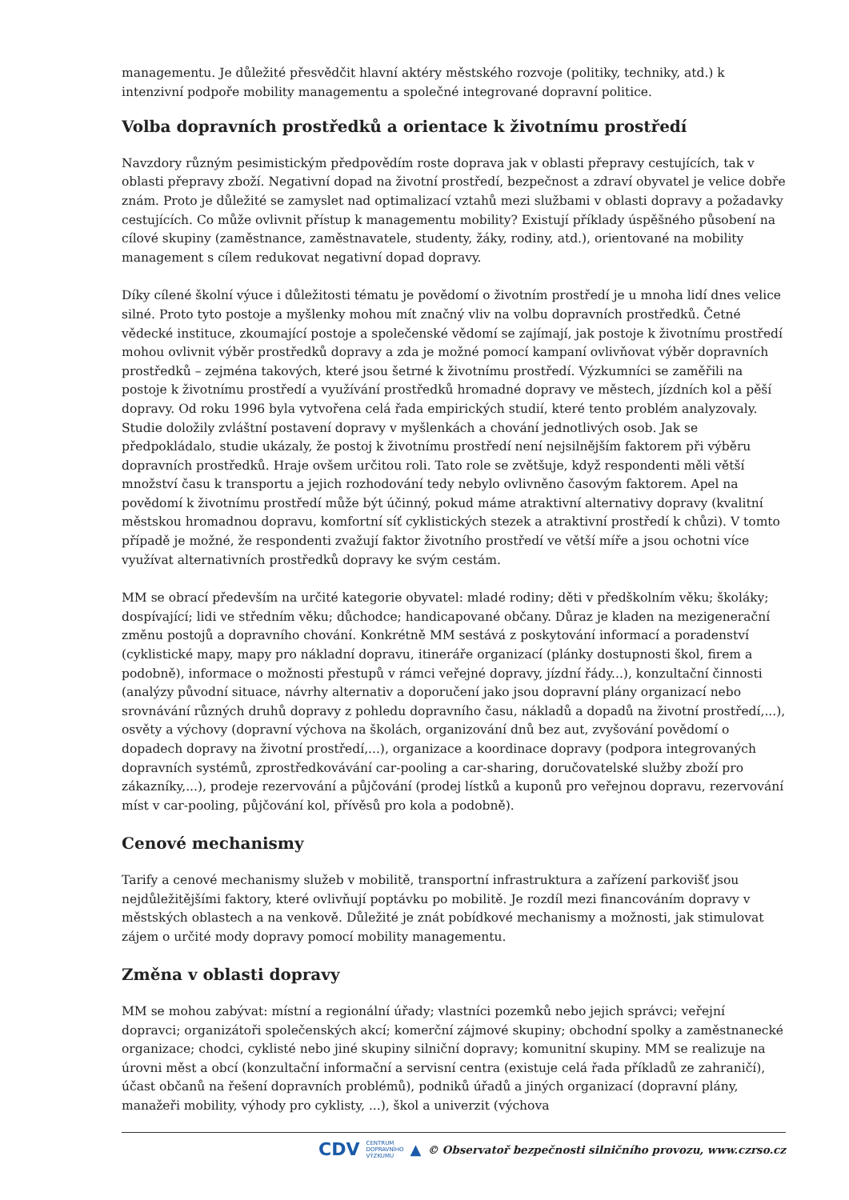managementu. Je důležité přesvědčit hlavní aktéry městského rozvoje (politiky, techniky, atd.) k intenzivní podpoře mobility managementu a společné integrované dopravní politice.
Volba dopravních prostředků a orientace k životnímu prostředí
Navzdory různým pesimistickým předpovědím roste doprava jak v oblasti přepravy cestujících, tak v oblasti přepravy zboží. Negativní dopad na životní prostředí, bezpečnost a zdraví obyvatel je velice dobře znám. Proto je důležité se zamyslet nad optimalizací vztahů mezi službami v oblasti dopravy a požadavky cestujících. Co může ovlivnit přístup k managementu mobility? Existují příklady úspěšného působení na cílové skupiny (zaměstnance, zaměstnavatele, studenty, žáky, rodiny, atd.), orientované na mobility management s cílem redukovat negativní dopad dopravy.
Díky cílené školní výuce i důležitosti tématu je povědomí o životním prostředí je u mnoha lidí dnes velice silné. Proto tyto postoje a myšlenky mohou mít značný vliv na volbu dopravních prostředků. Četné vědecké instituce, zkoumající postoje a společenské vědomí se zajímají, jak postoje k životnímu prostředí mohou ovlivnit výběr prostředků dopravy a zda je možné pomocí kampaní ovlivňovat výběr dopravních prostředků – zejména takových, které jsou šetrné k životnímu prostředí. Výzkumníci se zaměřili na postoje k životnímu prostředí a využívání prostředků hromadné dopravy ve městech, jízdních kol a pěší dopravy. Od roku 1996 byla vytvořena celá řada empirických studií, které tento problém analyzovaly. Studie doložily zvláštní postavení dopravy v myšlenkách a chování jednotlivých osob. Jak se předpokládalo, studie ukázaly, že postoj k životnímu prostředí není nejsilnějším faktorem při výběru dopravních prostředků. Hraje ovšem určitou roli. Tato role se zvětšuje, když respondenti měli větší množství času k transportu a jejich rozhodování tedy nebylo ovlivněno časovým faktorem. Apel na povědomí k životnímu prostředí může být účinný, pokud máme atraktivní alternativy dopravy (kvalitní městskou hromadnou dopravu, komfortní síť cyklistických stezek a atraktivní prostředí k chůzi). V tomto případě je možné, že respondenti zvažují faktor životního prostředí ve větší míře a jsou ochotni více využívat alternativních prostředků dopravy ke svým cestám.
MM se obrací především na určité kategorie obyvatel: mladé rodiny; děti v předškolním věku; školáky; dospívající; lidi ve středním věku; důchodce; handicapované občany. Důraz je kladen na mezigenerační změnu postojů a dopravního chování. Konkrétně MM sestává z poskytování informací a poradenství (cyklistické mapy, mapy pro nákladní dopravu, itineráře organizací (plánky dostupnosti škol, firem a podobně), informace o možnosti přestupů v rámci veřejné dopravy, jízdní řády...), konzultační činnosti (analýzy původní situace, návrhy alternativ a doporučení jako jsou dopravní plány organizací nebo srovnávání různých druhů dopravy z pohledu dopravního času, nákladů a dopadů na životní prostředí,...), osvěty a výchovy (dopravní výchova na školách, organizování dnů bez aut, zvyšování povědomí o dopadech dopravy na životní prostředí,...), organizace a koordinace dopravy (podpora integrovaných dopravních systémů, zprostředkovávání car-pooling a car-sharing, doručovatelské služby zboží pro zákazníky,...), prodeje rezervování a půjčování (prodej lístků a kuponů pro veřejnou dopravu, rezervování míst v car-pooling, půjčování kol, přívěsů pro kola a podobně).
Cenové mechanismy
Tarify a cenové mechanismy služeb v mobilitě, transportní infrastruktura a zařízení parkovišť jsou nejdůležitějšími faktory, které ovlivňují poptávku po mobilitě. Je rozdíl mezi financováním dopravy v městských oblastech a na venkově. Důležité je znát pobídkové mechanismy a možnosti, jak stimulovat zájem o určité mody dopravy pomocí mobility managementu.
Změna v oblasti dopravy
MM se mohou zabývat: místní a regionální úřady; vlastníci pozemků nebo jejich správci; veřejní dopravci; organizátoři společenských akcí; komerční zájmové skupiny; obchodní spolky a zaměstnanecké organizace; chodci, cyklisté nebo jiné skupiny silniční dopravy; komunitní skupiny. MM se realizuje na úrovni měst a obcí (konzultační informační a servisní centra (existuje celá řada příkladů ze zahraničí), účast občanů na řešení dopravních problémů), podniků úřadů a jiných organizací (dopravní plány, manažeři mobility, výhody pro cyklisty, ...), škol a univerzit (výchova
CDV CENTRUM
DOPRAVNÍHO
VÝZKUMU ▲ © Observatoř bezpečnosti silničního provozu, www.czrso.cz